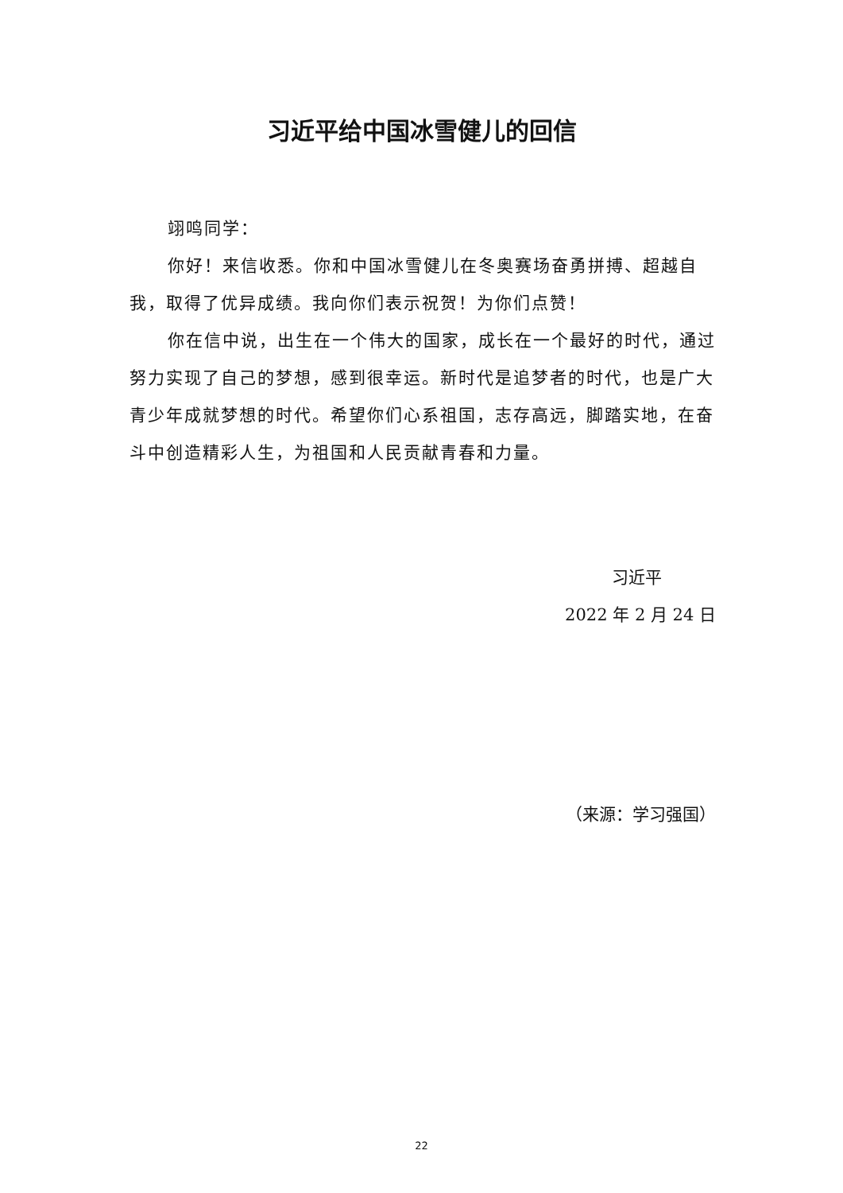习近平给中国冰雪健儿的回信
翊鸣同学：
你好！来信收悉。你和中国冰雪健儿在冬奥赛场奋勇拼搏、超越自我，取得了优异成绩。我向你们表示祝贺！为你们点赞！
你在信中说，出生在一个伟大的国家，成长在一个最好的时代，通过努力实现了自己的梦想，感到很幸运。新时代是追梦者的时代，也是广大青少年成就梦想的时代。希望你们心系祖国，志存高远，脚踏实地，在奋斗中创造精彩人生，为祖国和人民贡献青春和力量。
习近平
2022 年 2 月 24 日
（来源：学习强国）
22